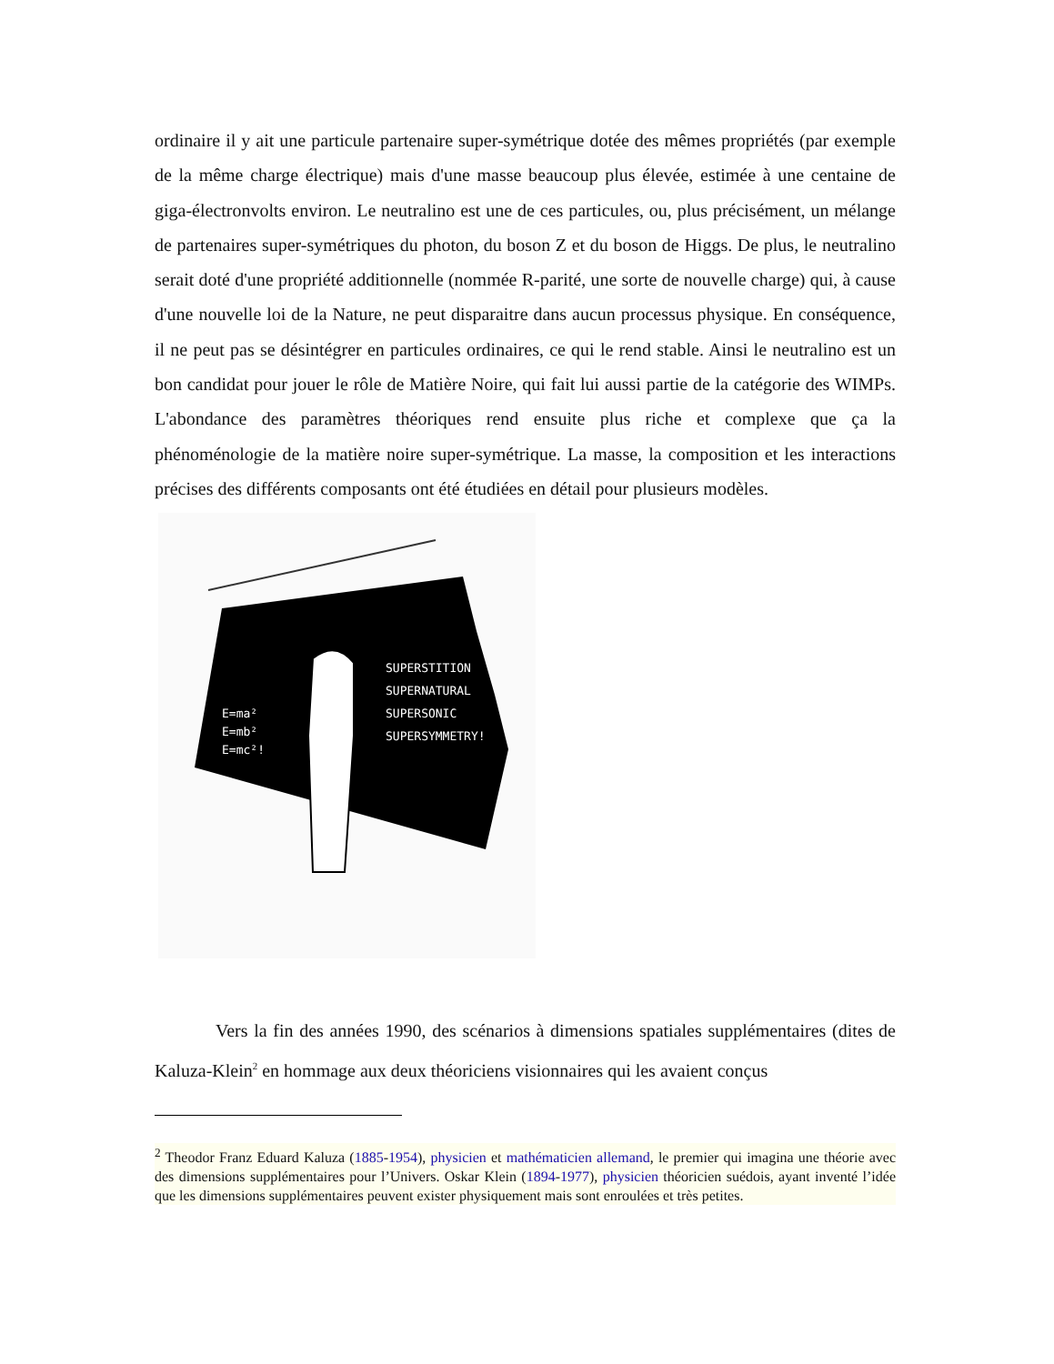ordinaire il y ait une particule partenaire super-symétrique dotée des mêmes propriétés (par exemple de la même charge électrique) mais d'une masse beaucoup plus élevée, estimée à une centaine de giga-électronvolts environ. Le neutralino est une de ces particules, ou, plus précisément, un mélange de partenaires super-symétriques du photon, du boson Z et du boson de Higgs. De plus, le neutralino serait doté d'une propriété additionnelle (nommée R-parité, une sorte de nouvelle charge) qui, à cause d'une nouvelle loi de la Nature, ne peut disparaitre dans aucun processus physique. En conséquence, il ne peut pas se désintégrer en particules ordinaires, ce qui le rend stable. Ainsi le neutralino est un bon candidat pour jouer le rôle de Matière Noire, qui fait lui aussi partie de la catégorie des WIMPs. L'abondance des paramètres théoriques rend ensuite plus riche et complexe que ça la phénoménologie de la matière noire super-symétrique. La masse, la composition et les interactions précises des différents composants ont été étudiées en détail pour plusieurs modèles.
SUPERSTITION
SUPERNATURAL
SUPERSONIC
SUPERSYMMETRY!
E=ma²
E=mb²
E=mc²!
Vers la fin des années 1990, des scénarios à dimensions spatiales supplémentaires (dites de Kaluza-Klein<sup>2</sup> en hommage aux deux théoriciens visionnaires qui les avaient conçus
<sup>2</sup> Theodor Franz Eduard Kaluza (1885-1954), physicien et mathématicien allemand, le premier qui imagina une théorie avec des dimensions supplémentaires pour l’Univers. Oskar Klein (1894-1977), physicien théoricien suédois, ayant inventé l’idée que les dimensions supplémentaires peuvent exister physiquement mais sont enroulées et très petites.